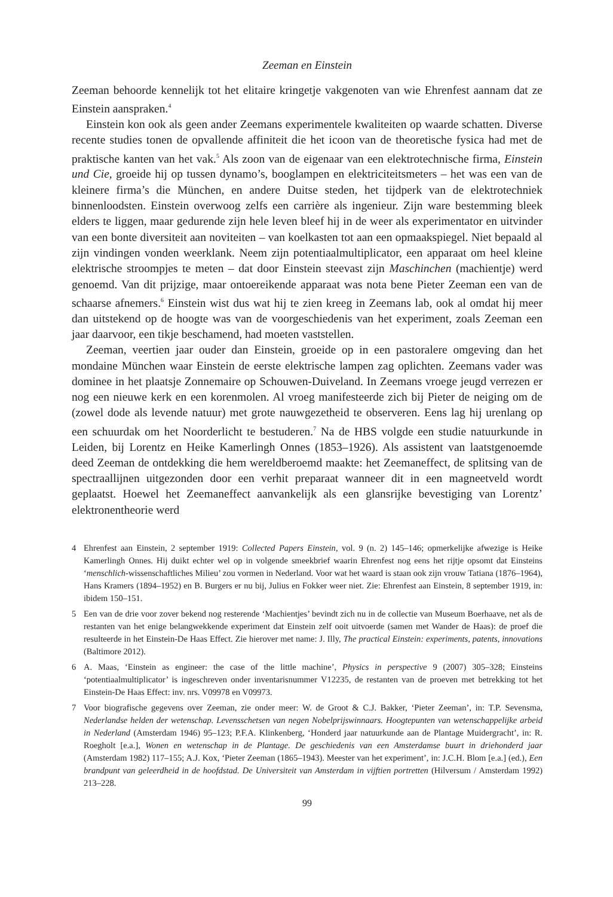Zeeman en Einstein
Zeeman behoorde kennelijk tot het elitaire kringetje vakgenoten van wie Ehrenfest aannam dat ze Einstein aanspraken.<sup>4</sup>
Einstein kon ook als geen ander Zeemans experimentele kwaliteiten op waarde schatten. Diverse recente studies tonen de opvallende affiniteit die het icoon van de theoretische fysica had met de praktische kanten van het vak.<sup>5</sup> Als zoon van de eigenaar van een elektrotechnische firma, Einstein und Cie, groeide hij op tussen dynamo’s, booglampen en elektriciteitsmeters – het was een van de kleinere firma’s die München, en andere Duitse steden, het tijdperk van de elektrotechniek binnenloodsten. Einstein overwoog zelfs een carrière als ingenieur. Zijn ware bestemming bleek elders te liggen, maar gedurende zijn hele leven bleef hij in de weer als experimentator en uitvinder van een bonte diversiteit aan noviteiten – van koelkasten tot aan een opmaakspiegel. Niet bepaald al zijn vindingen vonden weerklank. Neem zijn potentiaalmultiplicator, een apparaat om heel kleine elektrische stroompjes te meten – dat door Einstein steevast zijn Maschinchen (machientje) werd genoemd. Van dit prijzige, maar ontoereikende apparaat was nota bene Pieter Zeeman een van de schaarse afnemers.<sup>6</sup> Einstein wist dus wat hij te zien kreeg in Zeemans lab, ook al omdat hij meer dan uitstekend op de hoogte was van de voorgeschiedenis van het experiment, zoals Zeeman een jaar daarvoor, een tikje beschamend, had moeten vaststellen.
Zeeman, veertien jaar ouder dan Einstein, groeide op in een pastoralere omgeving dan het mondaine München waar Einstein de eerste elektrische lampen zag oplichten. Zeemans vader was dominee in het plaatsje Zonnemaire op Schouwen-Duiveland. In Zeemans vroege jeugd verrezen er nog een nieuwe kerk en een korenmolen. Al vroeg manifesteerde zich bij Pieter de neiging om de (zowel dode als levende natuur) met grote nauwgezetheid te observeren. Eens lag hij urenlang op een schuurdak om het Noorderlicht te bestuderen.<sup>7</sup> Na de HBS volgde een studie natuurkunde in Leiden, bij Lorentz en Heike Kamerlingh Onnes (1853–1926). Als assistent van laatstgenoemde deed Zeeman de ontdekking die hem wereldberoemd maakte: het Zeemaneffect, de splitsing van de spectraallijnen uitgezonden door een verhit preparaat wanneer dit in een magneetveld wordt geplaatst. Hoewel het Zeemaneffect aanvankelijk als een glansrijke bevestiging van Lorentz’ elektronentheorie werd
4 Ehrenfest aan Einstein, 2 september 1919: Collected Papers Einstein, vol. 9 (n. 2) 145–146; opmerkelijke afwezige is Heike Kamerlingh Onnes. Hij duikt echter wel op in volgende smeekbrief waarin Ehrenfest nog eens het rijtje opsomt dat Einsteins ‘menschlich-wissenschaftliches Milieu’ zou vormen in Nederland. Voor wat het waard is staan ook zijn vrouw Tatiana (1876–1964), Hans Kramers (1894–1952) en B. Burgers er nu bij, Julius en Fokker weer niet. Zie: Ehrenfest aan Einstein, 8 september 1919, in: ibidem 150–151.
5 Een van de drie voor zover bekend nog resterende ‘Machientjes’ bevindt zich nu in de collectie van Museum Boerhaave, net als de restanten van het enige belangwekkende experiment dat Einstein zelf ooit uitvoerde (samen met Wander de Haas): de proef die resulteerde in het Einstein-De Haas Effect. Zie hierover met name: J. Illy, The practical Einstein: experiments, patents, innovations (Baltimore 2012).
6 A. Maas, ‘Einstein as engineer: the case of the little machine’, Physics in perspective 9 (2007) 305–328; Einsteins ‘potentiaalmultiplicator’ is ingeschreven onder inventarisnummer V12235, de restanten van de proeven met betrekking tot het Einstein-De Haas Effect: inv. nrs. V09978 en V09973.
7 Voor biografische gegevens over Zeeman, zie onder meer: W. de Groot & C.J. Bakker, ‘Pieter Zeeman’, in: T.P. Sevensma, Nederlandse helden der wetenschap. Levensschetsen van negen Nobelprijswinnaars. Hoogtepunten van wetenschappelijke arbeid in Nederland (Amsterdam 1946) 95–123; P.F.A. Klinkenberg, ‘Honderd jaar natuurkunde aan de Plantage Muidergracht’, in: R. Roegholt [e.a.], Wonen en wetenschap in de Plantage. De geschiedenis van een Amsterdamse buurt in driehonderd jaar (Amsterdam 1982) 117–155; A.J. Kox, ‘Pieter Zeeman (1865–1943). Meester van het experiment’, in: J.C.H. Blom [e.a.] (ed.), Een brandpunt van geleerdheid in de hoofdstad. De Universiteit van Amsterdam in vijftien portretten (Hilversum / Amsterdam 1992) 213–228.
99